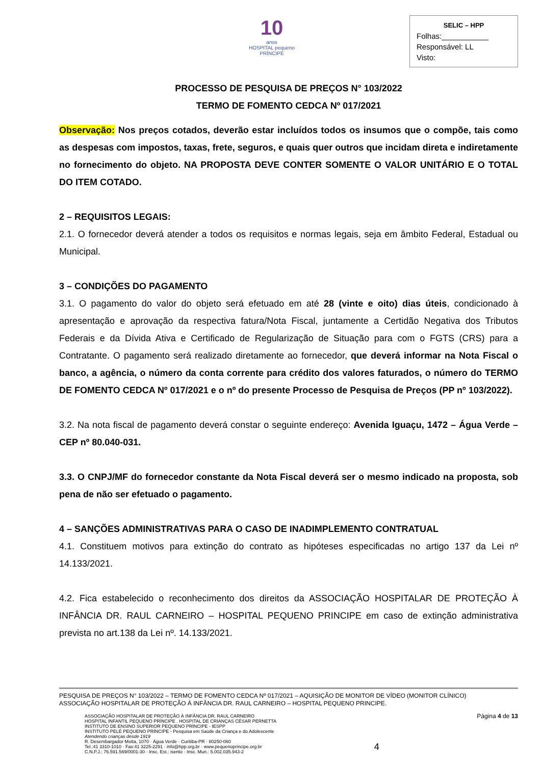10
anos
HOSPITAL pequeno PRÍNCIPE
SELIC – HPP
Folhas:___________
Responsável: LL
Visto:
PROCESSO DE PESQUISA DE PREÇOS N° 103/2022
TERMO DE FOMENTO CEDCA Nº 017/2021
Observação: Nos preços cotados, deverão estar incluídos todos os insumos que o compõe, tais como as despesas com impostos, taxas, frete, seguros, e quais quer outros que incidam direta e indiretamente no fornecimento do objeto. NA PROPOSTA DEVE CONTER SOMENTE O VALOR UNITÁRIO E O TOTAL DO ITEM COTADO.
2 – REQUISITOS LEGAIS:
2.1. O fornecedor deverá atender a todos os requisitos e normas legais, seja em âmbito Federal, Estadual ou Municipal.
3 – CONDIÇÕES DO PAGAMENTO
3.1. O pagamento do valor do objeto será efetuado em até 28 (vinte e oito) dias úteis, condicionado à apresentação e aprovação da respectiva fatura/Nota Fiscal, juntamente a Certidão Negativa dos Tributos Federais e da Dívida Ativa e Certificado de Regularização de Situação para com o FGTS (CRS) para a Contratante. O pagamento será realizado diretamente ao fornecedor, que deverá informar na Nota Fiscal o banco, a agência, o número da conta corrente para crédito dos valores faturados, o número do TERMO DE FOMENTO CEDCA Nº 017/2021 e o nº do presente Processo de Pesquisa de Preços (PP nº 103/2022).
3.2. Na nota fiscal de pagamento deverá constar o seguinte endereço: Avenida Iguaçu, 1472 – Água Verde – CEP nº 80.040-031.
3.3. O CNPJ/MF do fornecedor constante da Nota Fiscal deverá ser o mesmo indicado na proposta, sob pena de não ser efetuado o pagamento.
4 – SANÇÕES ADMINISTRATIVAS PARA O CASO DE INADIMPLEMENTO CONTRATUAL
4.1. Constituem motivos para extinção do contrato as hipóteses especificadas no artigo 137 da Lei nº 14.133/2021.
4.2. Fica estabelecido o reconhecimento dos direitos da ASSOCIAÇÃO HOSPITALAR DE PROTEÇÃO À INFÂNCIA DR. RAUL CARNEIRO – HOSPITAL PEQUENO PRINCIPE em caso de extinção administrativa prevista no art.138 da Lei nº. 14.133/2021.
PESQUISA DE PREÇOS N° 103/2022 – TERMO DE FOMENTO CEDCA Nº 017/2021 – AQUISIÇÃO DE MONITOR DE VÍDEO (MONITOR CLÍNICO)
ASSOCIAÇÃO HOSPITALAR DE PROTEÇÃO À INFÂNCIA DR. RAUL CARNEIRO – HOSPITAL PEQUENO PRINCIPE.
ASSOCIAÇÃO HOSPITALAR DE PROTEÇÃO À INFÂNCIA DR. RAUL CARNEIRO
HOSPITAL INFANTIL PEQUENO PRÍNCIPE . HOSPITAL DE CRIANÇAS CÉSAR PERNETTA
INSTITUTO DE ENSINO SUPERIOR PEQUENO PRÍNCIPE - IESPP
INSTITUTO PELÉ PEQUENO PRÍNCIPE - Pesquisa em Saúde da Criança e do Adolescente
Atendendo crianças desde 1919
R. Desembargador Motta, 1070 · Água Verde · Curitiba-PR · 80250-060
Tel.:41 3310-1010 · Fax:41 3225-2291 · info@hpp.org.br · www.pequenoprincipe.org.br
C.N.P.J.: 76.591.569/0001-30 · Insc. Est.: isento · Insc. Mun.: 5.002.035.943-2
4
Página 4 de 13